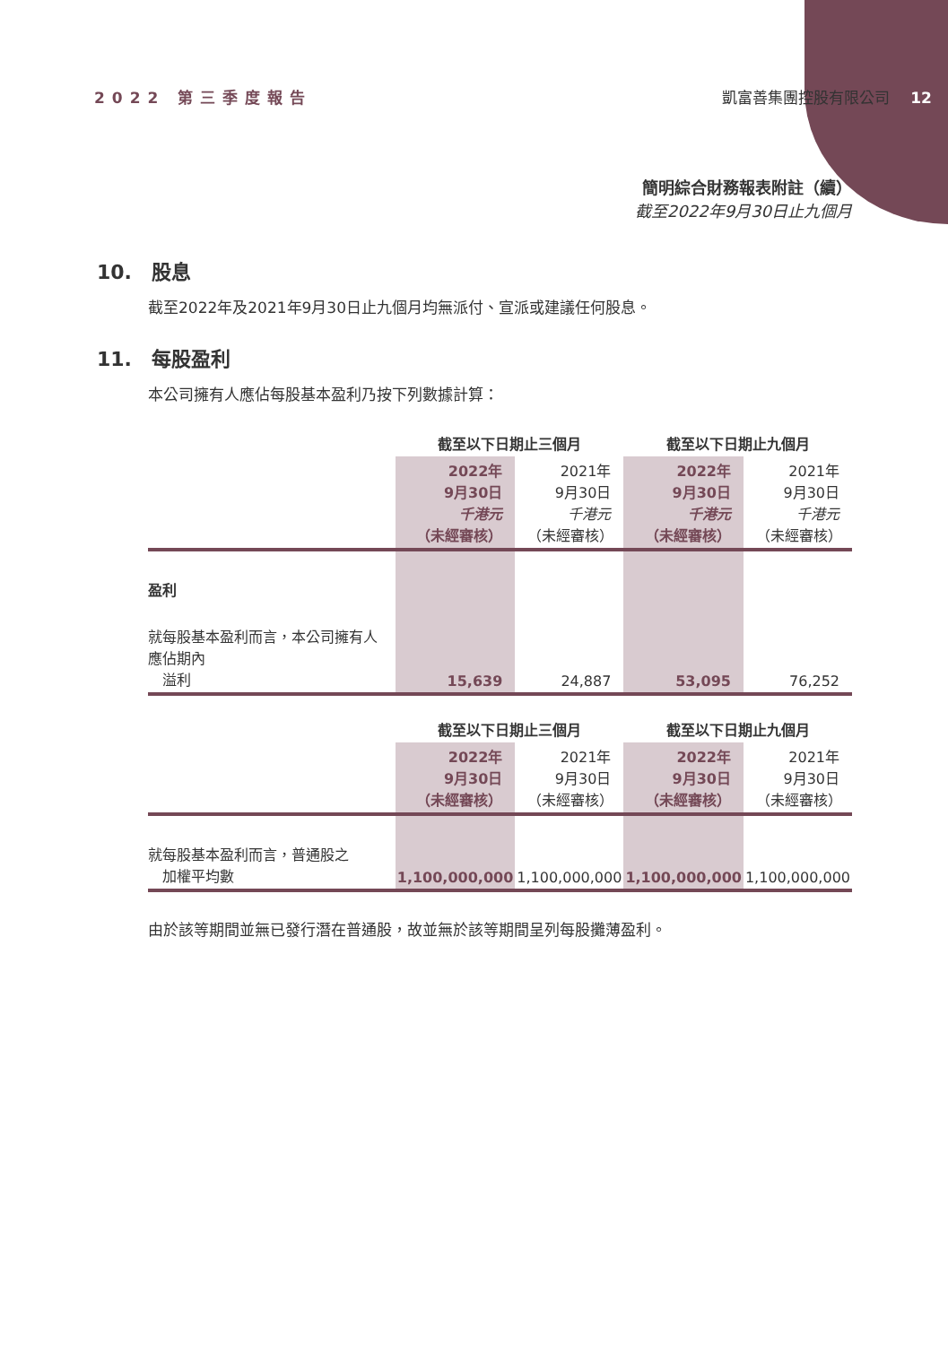2022 第三季度報告 凱富善集團控股有限公司 12
簡明綜合財務報表附註（續）
截至2022年9月30日止九個月
10.　股息
截至2022年及2021年9月30日止九個月均無派付、宣派或建議任何股息。
11.　每股盈利
本公司擁有人應佔每股基本盈利乃按下列數據計算：
| | 截至以下日期止三個月 | | 截至以下日期止九個月 | |
| --- | --- | --- | --- | --- |
| | 2022年 9月30日 千港元 （未經審核） | 2021年 9月30日 千港元 （未經審核） | 2022年 9月30日 千港元 （未經審核） | 2021年 9月30日 千港元 （未經審核） |
| 盈利 | | | | |
| 就每股基本盈利而言，本公司擁有人應佔期內 溢利 | 15,639 | 24,887 | 53,095 | 76,252 |
| | 截至以下日期止三個月 | | 截至以下日期止九個月 | |
| | 2022年 9月30日 （未經審核） | 2021年 9月30日 （未經審核） | 2022年 9月30日 （未經審核） | 2021年 9月30日 （未經審核） |
| 就每股基本盈利而言，普通股之 加權平均數 | 1,100,000,000 | 1,100,000,000 | 1,100,000,000 | 1,100,000,000 |
由於該等期間並無已發行潛在普通股，故並無於該等期間呈列每股攤薄盈利。